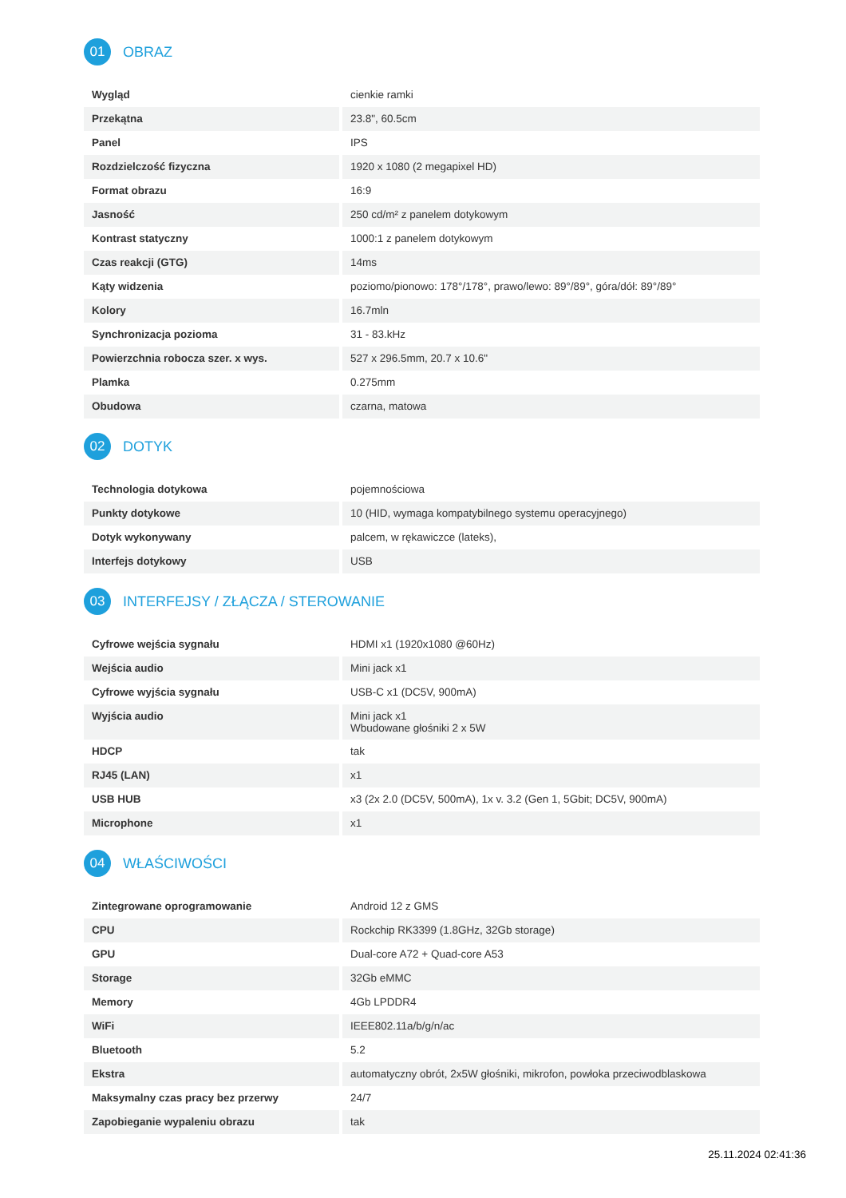01
OBRAZ
| Wygląd | cienkie ramki |
| Przekątna | 23.8", 60.5cm |
| Panel | IPS |
| Rozdzielczość fizyczna | 1920 x 1080 (2 megapixel HD) |
| Format obrazu | 16:9 |
| Jasność | 250 cd/m² z panelem dotykowym |
| Kontrast statyczny | 1000:1 z panelem dotykowym |
| Czas reakcji (GTG) | 14ms |
| Kąty widzenia | poziomo/pionowo: 178°/178°, prawo/lewo: 89°/89°, góra/dół: 89°/89° |
| Kolory | 16.7mln |
| Synchronizacja pozioma | 31 - 83.kHz |
| Powierzchnia robocza szer. x wys. | 527 x 296.5mm, 20.7 x 10.6" |
| Plamka | 0.275mm |
| Obudowa | czarna, matowa |
02
DOTYK
| Technologia dotykowa | pojemnościowa |
| Punkty dotykowe | 10 (HID, wymaga kompatybilnego systemu operacyjnego) |
| Dotyk wykonywany | palcem, w rękawiczce (lateks), |
| Interfejs dotykowy | USB |
03
INTERFEJSY / ZŁĄCZA / STEROWANIE
| Cyfrowe wejścia sygnału | HDMI x1 (1920x1080 @60Hz) |
| Wejścia audio | Mini jack x1 |
| Cyfrowe wyjścia sygnału | USB-C x1 (DC5V, 900mA) |
| Wyjścia audio | Mini jack x1 Wbudowane głośniki 2 x 5W |
| HDCP | tak |
| RJ45 (LAN) | x1 |
| USB HUB | x3 (2x 2.0 (DC5V, 500mA), 1x v. 3.2 (Gen 1, 5Gbit; DC5V, 900mA) |
| Microphone | x1 |
04
WŁAŚCIWOŚCI
| Zintegrowane oprogramowanie | Android 12 z GMS |
| CPU | Rockchip RK3399 (1.8GHz, 32Gb storage) |
| GPU | Dual-core A72 + Quad-core A53 |
| Storage | 32Gb eMMC |
| Memory | 4Gb LPDDR4 |
| WiFi | IEEE802.11a/b/g/n/ac |
| Bluetooth | 5.2 |
| Ekstra | automatyczny obrót, 2x5W głośniki, mikrofon, powłoka przeciwodblaskowa |
| Maksymalny czas pracy bez przerwy | 24/7 |
| Zapobieganie wypaleniu obrazu | tak |
25.11.2024 02:41:36